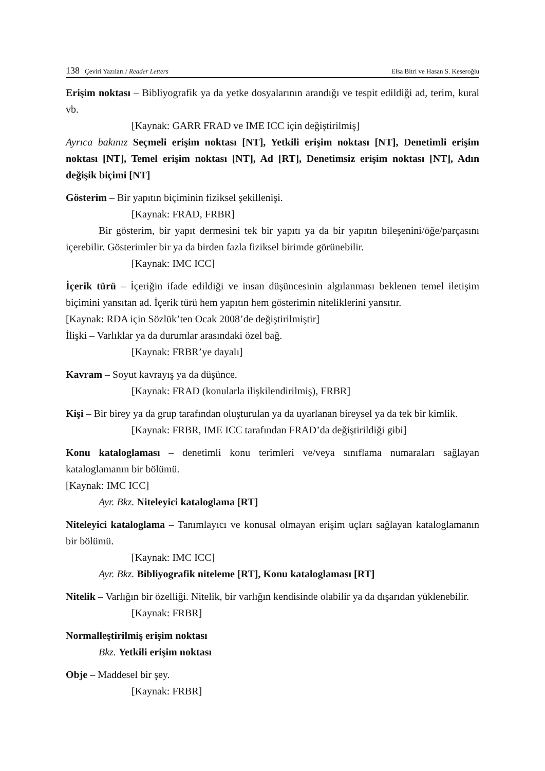138 Çeviri Yazıları / Reader Letters
Elsa Bitri ve Hasan S. Keseroğlu
Erişim noktası – Bibliyografik ya da yetke dosyalarının arandığı ve tespit edildiği ad, terim, kural vb.
[Kaynak: GARR FRAD ve IME ICC için değiştirilmiş]
Ayrıca bakınız Seçmeli erişim noktası [NT], Yetkili erişim noktası [NT], Denetimli erişim noktası [NT], Temel erişim noktası [NT], Ad [RT], Denetimsiz erişim noktası [NT], Adın değişik biçimi [NT]
Gösterim – Bir yapıtın biçiminin fiziksel şekillenişi.
[Kaynak: FRAD, FRBR]
Bir gösterim, bir yapıt dermesini tek bir yapıtı ya da bir yapıtın bileşenini/öğe/parçasını içerebilir. Gösterimler bir ya da birden fazla fiziksel birimde görünebilir.
[Kaynak: IMC ICC]
İçerik türü – İçeriğin ifade edildiği ve insan düşüncesinin algılanması beklenen temel iletişim biçimini yansıtan ad. İçerik türü hem yapıtın hem gösterimin niteliklerini yansıtır.
[Kaynak: RDA için Sözlük’ten Ocak 2008’de değiştirilmiştir]
İlişki – Varlıklar ya da durumlar arasındaki özel bağ.
[Kaynak: FRBR’ye dayalı]
Kavram – Soyut kavrayış ya da düşünce.
[Kaynak: FRAD (konularla ilişkilendirilmiş), FRBR]
Kişi – Bir birey ya da grup tarafından oluşturulan ya da uyarlanan bireysel ya da tek bir kimlik.
[Kaynak: FRBR, IME ICC tarafından FRAD’da değiştirildiği gibi]
Konu kataloglaması – denetimli konu terimleri ve/veya sınıflama numaraları sağlayan kataloglamanın bir bölümü.
[Kaynak: IMC ICC]
Ayr. Bkz. Niteleyici kataloglama [RT]
Niteleyici kataloglama – Tanımlayıcı ve konusal olmayan erişim uçları sağlayan kataloglamanın bir bölümü.
[Kaynak: IMC ICC]
Ayr. Bkz. Bibliyografik niteleme [RT], Konu kataloglaması [RT]
Nitelik – Varlığın bir özelliği. Nitelik, bir varlığın kendisinde olabilir ya da dışarıdan yüklenebilir.
[Kaynak: FRBR]
Normalleştirilmiş erişim noktası
Bkz. Yetkili erişim noktası
Obje – Maddesel bir şey.
[Kaynak: FRBR]